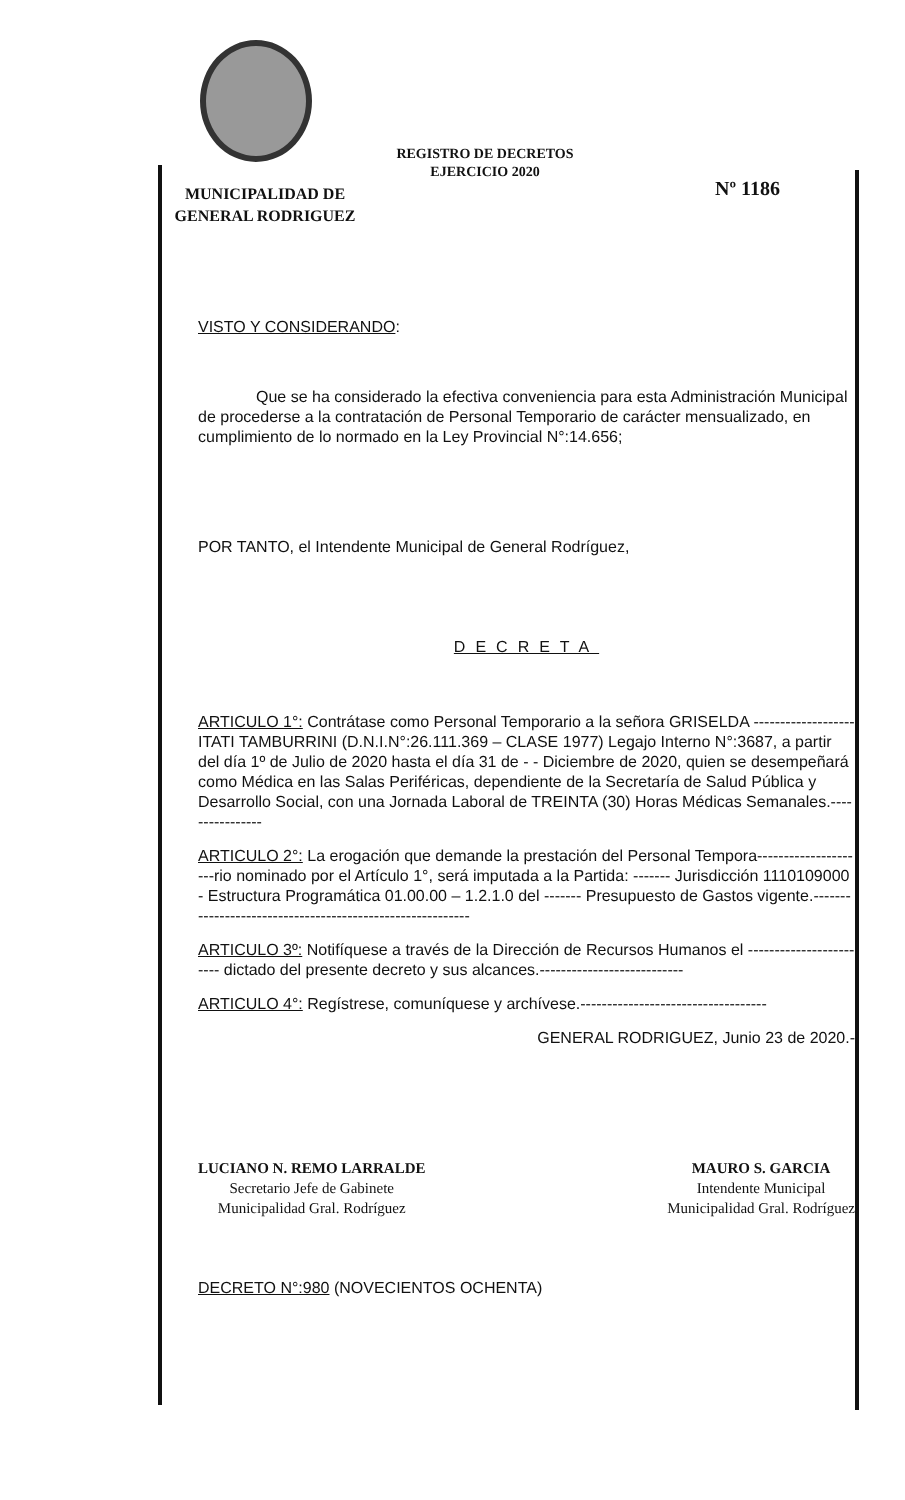MUNICIPALIDAD DE
GENERAL RODRIGUEZ
REGISTRO DE DECRETOS
EJERCICIO 2020
Nº 1186
VISTO Y CONSIDERANDO:
Que se ha considerado la efectiva conveniencia para esta Administración Municipal de procederse a la contratación de Personal Temporario de carácter mensualizado, en cumplimiento de lo normado en la Ley Provincial N°:14.656;
POR TANTO, el Intendente Municipal de General Rodríguez,
DECRETA
ARTICULO 1°: Contrátase como Personal Temporario a la señora GRISELDA ------------------- ITATI TAMBURRINI (D.N.I.N°:26.111.369 – CLASE 1977) Legajo Interno N°:3687, a partir del día 1º de Julio de 2020 hasta el día 31 de - - Diciembre de 2020, quien se desempeñará como Médica en las Salas Periféricas, dependiente de la Secretaría de Salud Pública y Desarrollo Social, con una Jornada Laboral de TREINTA (30) Horas Médicas Semanales.----------------
ARTICULO 2°: La erogación que demande la prestación del Personal Tempora---------------------rio nominado por el Artículo 1°, será imputada a la Partida: ------- Jurisdicción 1110109000 - Estructura Programática 01.00.00 – 1.2.1.0 del ------- Presupuesto de Gastos vigente.----------------------------------------------------------
ARTICULO 3º: Notifíquese a través de la Dirección de Recursos Humanos el ------------------------ dictado del presente decreto y sus alcances.---------------------------
ARTICULO 4°: Regístrese, comuníquese y archívese.-----------------------------------
GENERAL RODRIGUEZ, Junio 23 de 2020.-
LUCIANO N. REMO LARRALDE
Secretario Jefe de Gabinete
Municipalidad Gral. Rodríguez
MAURO S. GARCIA
Intendente Municipal
Municipalidad Gral. Rodríguez
DECRETO N°:980 (NOVECIENTOS OCHENTA)